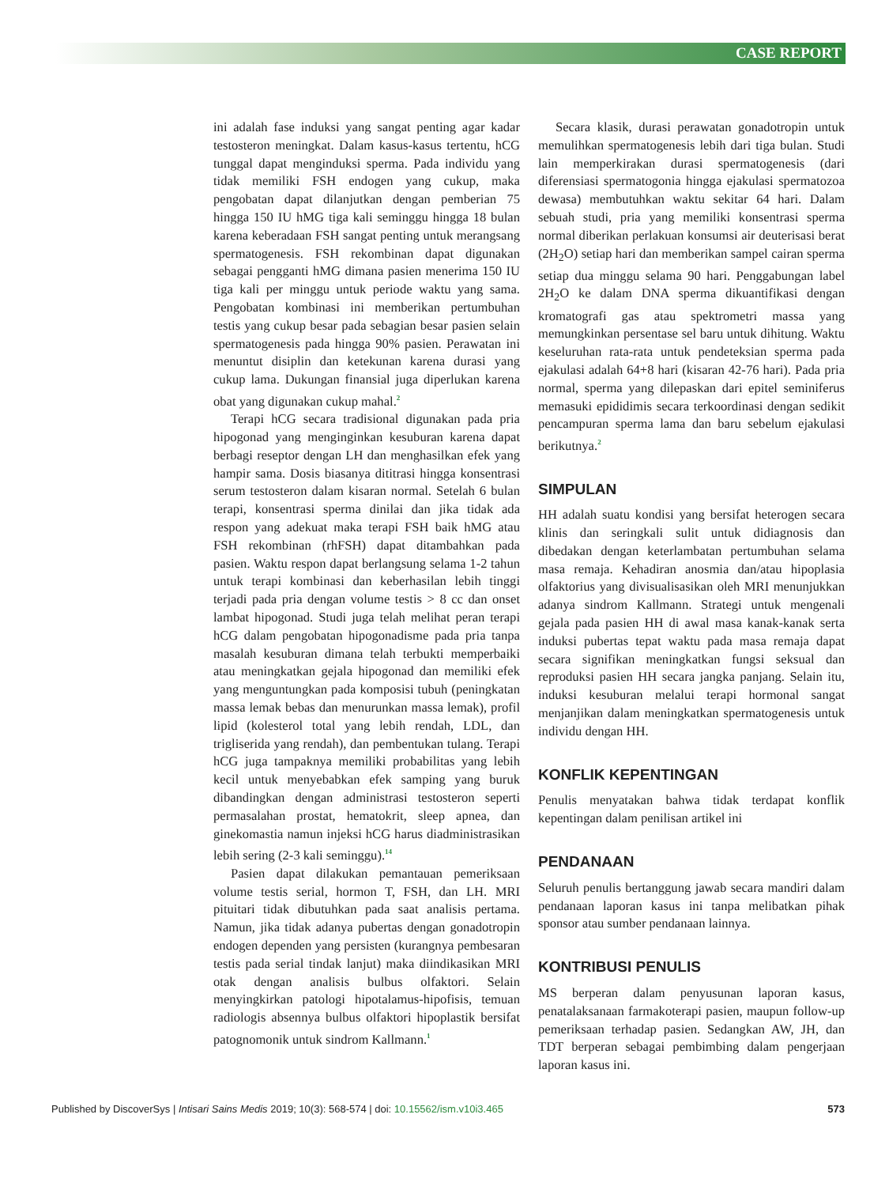CASE REPORT
ini adalah fase induksi yang sangat penting agar kadar testosteron meningkat. Dalam kasus-kasus tertentu, hCG tunggal dapat menginduksi sperma. Pada individu yang tidak memiliki FSH endogen yang cukup, maka pengobatan dapat dilanjutkan dengan pemberian 75 hingga 150 IU hMG tiga kali seminggu hingga 18 bulan karena keberadaan FSH sangat penting untuk merangsang spermatogenesis. FSH rekombinan dapat digunakan sebagai pengganti hMG dimana pasien menerima 150 IU tiga kali per minggu untuk periode waktu yang sama. Pengobatan kombinasi ini memberikan pertumbuhan testis yang cukup besar pada sebagian besar pasien selain spermatogenesis pada hingga 90% pasien. Perawatan ini menuntut disiplin dan ketekunan karena durasi yang cukup lama. Dukungan finansial juga diperlukan karena obat yang digunakan cukup mahal.<sup>2</sup>
Terapi hCG secara tradisional digunakan pada pria hipogonad yang menginginkan kesuburan karena dapat berbagi reseptor dengan LH dan menghasilkan efek yang hampir sama. Dosis biasanya dititrasi hingga konsentrasi serum testosteron dalam kisaran normal. Setelah 6 bulan terapi, konsentrasi sperma dinilai dan jika tidak ada respon yang adekuat maka terapi FSH baik hMG atau FSH rekombinan (rhFSH) dapat ditambahkan pada pasien. Waktu respon dapat berlangsung selama 1-2 tahun untuk terapi kombinasi dan keberhasilan lebih tinggi terjadi pada pria dengan volume testis > 8 cc dan onset lambat hipogonad. Studi juga telah melihat peran terapi hCG dalam pengobatan hipogonadisme pada pria tanpa masalah kesuburan dimana telah terbukti memperbaiki atau meningkatkan gejala hipogonad dan memiliki efek yang menguntungkan pada komposisi tubuh (peningkatan massa lemak bebas dan menurunkan massa lemak), profil lipid (kolesterol total yang lebih rendah, LDL, dan trigliserida yang rendah), dan pembentukan tulang. Terapi hCG juga tampaknya memiliki probabilitas yang lebih kecil untuk menyebabkan efek samping yang buruk dibandingkan dengan administrasi testosteron seperti permasalahan prostat, hematokrit, sleep apnea, dan ginekomastia namun injeksi hCG harus diadministrasikan lebih sering (2-3 kali seminggu).<sup>14</sup>
Pasien dapat dilakukan pemantauan pemeriksaan volume testis serial, hormon T, FSH, dan LH. MRI pituitari tidak dibutuhkan pada saat analisis pertama. Namun, jika tidak adanya pubertas dengan gonadotropin endogen dependen yang persisten (kurangnya pembesaran testis pada serial tindak lanjut) maka diindikasikan MRI otak dengan analisis bulbus olfaktori. Selain menyingkirkan patologi hipotalamus-hipofisis, temuan radiologis absennya bulbus olfaktori hipoplastik bersifat patognomonik untuk sindrom Kallmann.<sup>1</sup>
Secara klasik, durasi perawatan gonadotropin untuk memulihkan spermatogenesis lebih dari tiga bulan. Studi lain memperkirakan durasi spermatogenesis (dari diferensiasi spermatogonia hingga ejakulasi spermatozoa dewasa) membutuhkan waktu sekitar 64 hari. Dalam sebuah studi, pria yang memiliki konsentrasi sperma normal diberikan perlakuan konsumsi air deuterisasi berat (2H<sub>2</sub>O) setiap hari dan memberikan sampel cairan sperma setiap dua minggu selama 90 hari. Penggabungan label 2H<sub>2</sub>O ke dalam DNA sperma dikuantifikasi dengan kromatografi gas atau spektrometri massa yang memungkinkan persentase sel baru untuk dihitung. Waktu keseluruhan rata-rata untuk pendeteksian sperma pada ejakulasi adalah 64+8 hari (kisaran 42-76 hari). Pada pria normal, sperma yang dilepaskan dari epitel seminiferus memasuki epididimis secara terkoordinasi dengan sedikit pencampuran sperma lama dan baru sebelum ejakulasi berikutnya.<sup>2</sup>
SIMPULAN
HH adalah suatu kondisi yang bersifat heterogen secara klinis dan seringkali sulit untuk didiagnosis dan dibedakan dengan keterlambatan pertumbuhan selama masa remaja. Kehadiran anosmia dan/atau hipoplasia olfaktorius yang divisualisasikan oleh MRI menunjukkan adanya sindrom Kallmann. Strategi untuk mengenali gejala pada pasien HH di awal masa kanak-kanak serta induksi pubertas tepat waktu pada masa remaja dapat secara signifikan meningkatkan fungsi seksual dan reproduksi pasien HH secara jangka panjang. Selain itu, induksi kesuburan melalui terapi hormonal sangat menjanjikan dalam meningkatkan spermatogenesis untuk individu dengan HH.
KONFLIK KEPENTINGAN
Penulis menyatakan bahwa tidak terdapat konflik kepentingan dalam penilisan artikel ini
PENDANAAN
Seluruh penulis bertanggung jawab secara mandiri dalam pendanaan laporan kasus ini tanpa melibatkan pihak sponsor atau sumber pendanaan lainnya.
KONTRIBUSI PENULIS
MS berperan dalam penyusunan laporan kasus, penatalaksanaan farmakoterapi pasien, maupun follow-up pemeriksaan terhadap pasien. Sedangkan AW, JH, dan TDT berperan sebagai pembimbing dalam pengerjaan laporan kasus ini.
Published by DiscoverSys | Intisari Sains Medis 2019; 10(3): 568-574 | doi: 10.15562/ism.v10i3.465 573